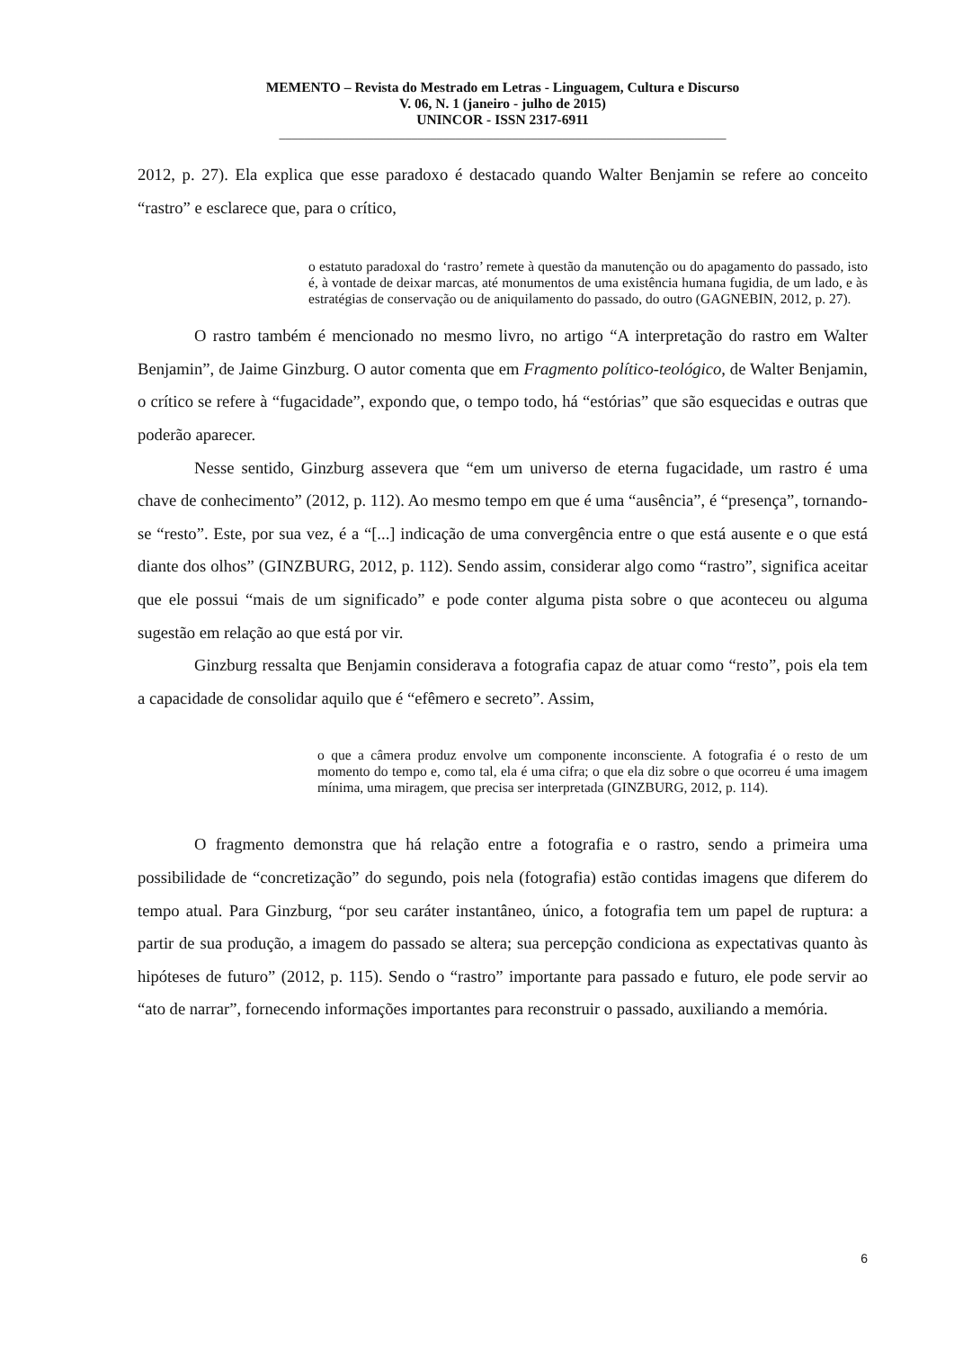MEMENTO – Revista do Mestrado em Letras - Linguagem, Cultura e Discurso
V. 06, N. 1 (janeiro - julho de 2015)
UNINCOR - ISSN 2317-6911
_______________________________________________________________________
2012, p. 27). Ela explica que esse paradoxo é destacado quando Walter Benjamin se refere ao conceito “rastro” e esclarece que, para o crítico,
o estatuto paradoxal do ‘rastro’ remete à questão da manutenção ou do apagamento do passado, isto é, à vontade de deixar marcas, até monumentos de uma existência humana fugidia, de um lado, e às estratégias de conservação ou de aniquilamento do passado, do outro (GAGNEBIN, 2012, p. 27).
O rastro também é mencionado no mesmo livro, no artigo “A interpretação do rastro em Walter Benjamin”, de Jaime Ginzburg. O autor comenta que em Fragmento político-teológico, de Walter Benjamin, o crítico se refere à “fugacidade”, expondo que, o tempo todo, há “estórias” que são esquecidas e outras que poderão aparecer.
Nesse sentido, Ginzburg assevera que “em um universo de eterna fugacidade, um rastro é uma chave de conhecimento” (2012, p. 112). Ao mesmo tempo em que é uma “ausência”, é “presença”, tornando-se “resto”. Este, por sua vez, é a “[...] indicação de uma convergência entre o que está ausente e o que está diante dos olhos” (GINZBURG, 2012, p. 112). Sendo assim, considerar algo como “rastro”, significa aceitar que ele possui “mais de um significado” e pode conter alguma pista sobre o que aconteceu ou alguma sugestão em relação ao que está por vir.
Ginzburg ressalta que Benjamin considerava a fotografia capaz de atuar como “resto”, pois ela tem a capacidade de consolidar aquilo que é “efêmero e secreto”. Assim,
o que a câmera produz envolve um componente inconsciente. A fotografia é o resto de um momento do tempo e, como tal, ela é uma cifra; o que ela diz sobre o que ocorreu é uma imagem mínima, uma miragem, que precisa ser interpretada (GINZBURG, 2012, p. 114).
O fragmento demonstra que há relação entre a fotografia e o rastro, sendo a primeira uma possibilidade de “concretização” do segundo, pois nela (fotografia) estão contidas imagens que diferem do tempo atual. Para Ginzburg, “por seu caráter instantâneo, único, a fotografia tem um papel de ruptura: a partir de sua produção, a imagem do passado se altera; sua percepção condiciona as expectativas quanto às hipóteses de futuro” (2012, p. 115). Sendo o “rastro” importante para passado e futuro, ele pode servir ao “ato de narrar”, fornecendo informações importantes para reconstruir o passado, auxiliando a memória.
6